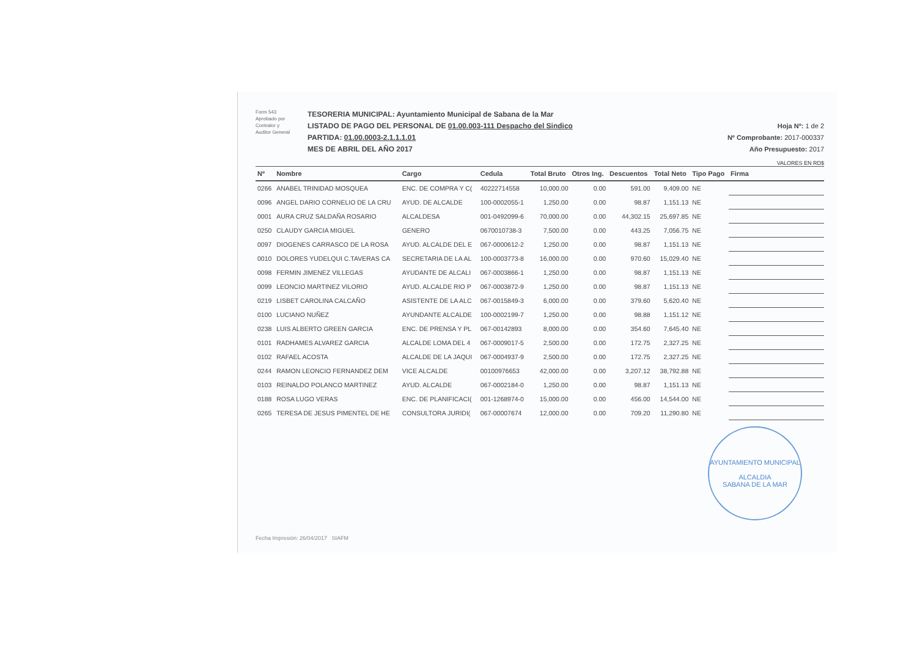Form 543
Aprobado por
Contralor y
Auditor General
TESORERIA MUNICIPAL: Ayuntamiento Municipal de Sabana de la Mar
LISTADO DE PAGO DEL PERSONAL DE 01.00.003-111 Despacho del Sindico
PARTIDA: 01.00.0003-2.1.1.1.01
MES DE ABRIL DEL AÑO 2017
Hoja Nº: 1 de 2
Nº Comprobante: 2017-000337
Año Presupuesto: 2017
VALORES EN RD$
| Nº | Nombre | Cargo | Cedula | Total Bruto | Otros Ing. | Descuentos | Total Neto | Tipo Pago | Firma |
| --- | --- | --- | --- | --- | --- | --- | --- | --- | --- |
| 0266 | ANABEL TRINIDAD MOSQUEA | ENC. DE COMPRA Y C( | 40222714558 | 10,000.00 | 0.00 | 591.00 | 9,409.00 | NE | |
| 0096 | ANGEL DARIO CORNELIO DE LA CRU | AYUD. DE ALCALDE | 100-0002055-1 | 1,250.00 | 0.00 | 98.87 | 1,151.13 | NE | |
| 0001 | AURA CRUZ SALDAÑA ROSARIO | ALCALDESA | 001-0492099-6 | 70,000.00 | 0.00 | 44,302.15 | 25,697.85 | NE | |
| 0250 | CLAUDY GARCIA MIGUEL | GENERO | 0670010738-3 | 7,500.00 | 0.00 | 443.25 | 7,056.75 | NE | |
| 0097 | DIOGENES CARRASCO DE LA ROSA | AYUD. ALCALDE DEL E | 067-0000612-2 | 1,250.00 | 0.00 | 98.87 | 1,151.13 | NE | |
| 0010 | DOLORES YUDELQUI C.TAVERAS CA | SECRETARIA DE LA AL | 100-0003773-8 | 16,000.00 | 0.00 | 970.60 | 15,029.40 | NE | |
| 0098 | FERMIN JIMENEZ VILLEGAS | AYUDANTE DE ALCALI | 067-0003866-1 | 1,250.00 | 0.00 | 98.87 | 1,151.13 | NE | |
| 0099 | LEONCIO MARTINEZ VILORIO | AYUD. ALCALDE RIO P | 067-0003872-9 | 1,250.00 | 0.00 | 98.87 | 1,151.13 | NE | |
| 0219 | LISBET CAROLINA CALCAÑO | ASISTENTE DE LA ALC | 067-0015849-3 | 6,000.00 | 0.00 | 379.60 | 5,620.40 | NE | |
| 0100 | LUCIANO NUÑEZ | AYUNDANTE ALCALDE | 100-0002199-7 | 1,250.00 | 0.00 | 98.88 | 1,151.12 | NE | |
| 0238 | LUIS ALBERTO GREEN GARCIA | ENC. DE PRENSA Y PL | 067-00142893 | 8,000.00 | 0.00 | 354.60 | 7,645.40 | NE | |
| 0101 | RADHAMES ALVAREZ GARCIA | ALCALDE LOMA DEL 4 | 067-0009017-5 | 2,500.00 | 0.00 | 172.75 | 2,327.25 | NE | |
| 0102 | RAFAEL ACOSTA | ALCALDE DE LA JAQUI | 067-0004937-9 | 2,500.00 | 0.00 | 172.75 | 2,327.25 | NE | |
| 0244 | RAMON LEONCIO FERNANDEZ DEM | VICE ALCALDE | 00100976653 | 42,000.00 | 0.00 | 3,207.12 | 38,792.88 | NE | |
| 0103 | REINALDO POLANCO MARTINEZ | AYUD. ALCALDE | 067-0002184-0 | 1,250.00 | 0.00 | 98.87 | 1,151.13 | NE | |
| 0188 | ROSA LUGO VERAS | ENC. DE PLANIFICACI( | 001-1268974-0 | 15,000.00 | 0.00 | 456.00 | 14,544.00 | NE | |
| 0265 | TERESA DE JESUS PIMENTEL DE HE | CONSULTORA JURIDI( | 067-00007674 | 12,000.00 | 0.00 | 709.20 | 11,290.80 | NE | |
AYUNTAMIENTO MUNICIPAL
ALCALDIA
SABANA DE LA MAR
Fecha Impresión: 26/04/2017 SIAFM